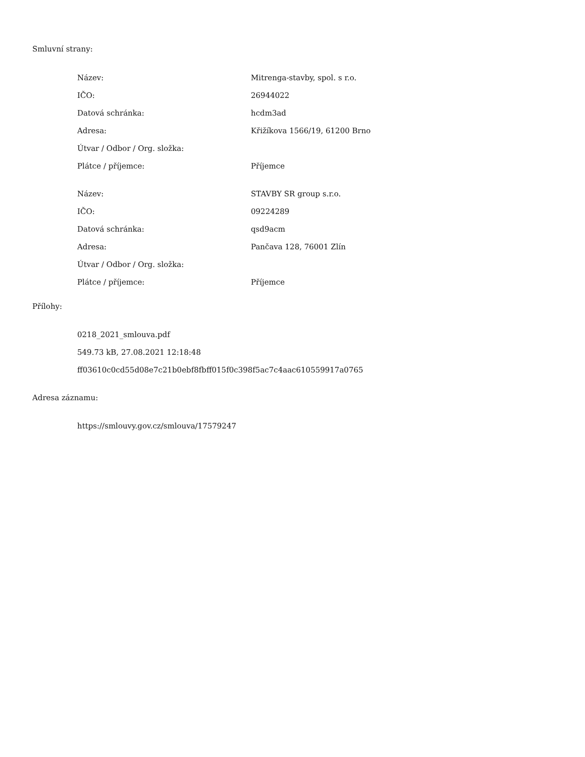Smluvní strany:
| Název: | Mitrenga-stavby, spol. s r.o. |
| IČO: | 26944022 |
| Datová schránka: | hcdm3ad |
| Adresa: | Křižíkova 1566/19, 61200 Brno |
| Útvar / Odbor / Org. složka: | |
| Plátce / příjemce: | Příjemce |
| Název: | STAVBY SR group s.r.o. |
| IČO: | 09224289 |
| Datová schránka: | qsd9acm |
| Adresa: | Pančava 128, 76001 Zlín |
| Útvar / Odbor / Org. složka: | |
| Plátce / příjemce: | Příjemce |
Přílohy:
0218_2021_smlouva.pdf
549.73 kB, 27.08.2021 12:18:48
ff03610c0cd55d08e7c21b0ebf8fbff015f0c398f5ac7c4aac610559917a0765
Adresa záznamu:
https://smlouvy.gov.cz/smlouva/17579247